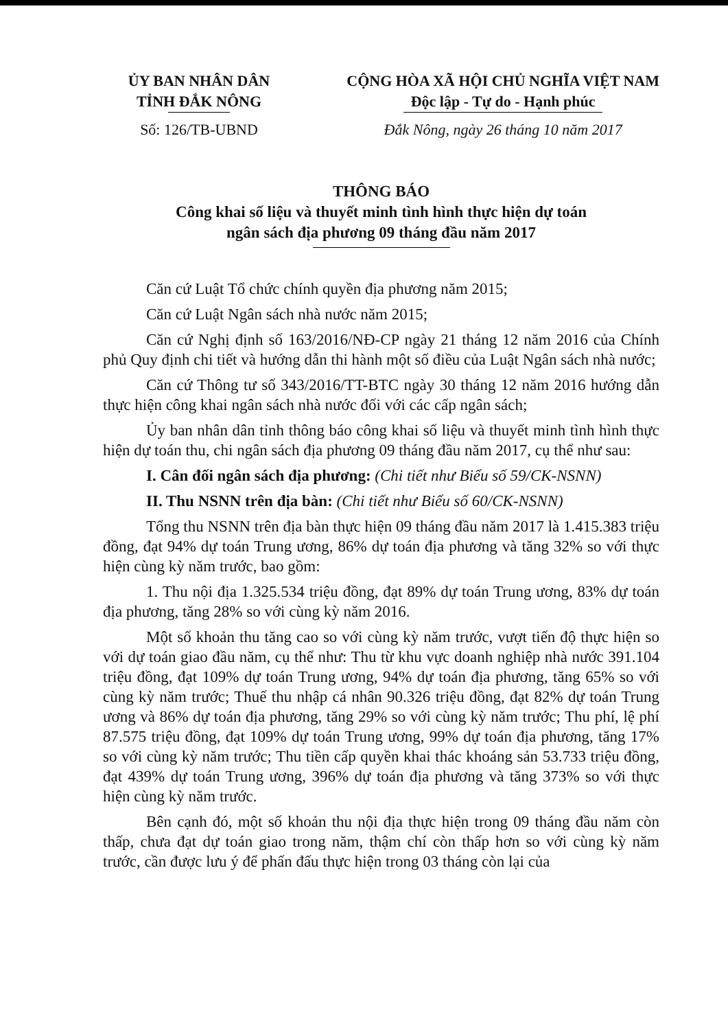ỦY BAN NHÂN DÂN
TỈNH ĐẮK NÔNG
Số: 126/TB-UBND
CỘNG HÒA XÃ HỘI CHỦ NGHĨA VIỆT NAM
Độc lập - Tự do - Hạnh phúc
Đắk Nông, ngày 26 tháng 10 năm 2017
THÔNG BÁO
Công khai số liệu và thuyết minh tình hình thực hiện dự toán
ngân sách địa phương 09 tháng đầu năm 2017
Căn cứ Luật Tổ chức chính quyền địa phương năm 2015;
Căn cứ Luật Ngân sách nhà nước năm 2015;
Căn cứ Nghị định số 163/2016/NĐ-CP ngày 21 tháng 12 năm 2016 của Chính phủ Quy định chi tiết và hướng dẫn thi hành một số điều của Luật Ngân sách nhà nước;
Căn cứ Thông tư số 343/2016/TT-BTC ngày 30 tháng 12 năm 2016 hướng dẫn thực hiện công khai ngân sách nhà nước đối với các cấp ngân sách;
Ủy ban nhân dân tỉnh thông báo công khai số liệu và thuyết minh tình hình thực hiện dự toán thu, chi ngân sách địa phương 09 tháng đầu năm 2017, cụ thể như sau:
I. Cân đối ngân sách địa phương: (Chi tiết như Biểu số 59/CK-NSNN)
II. Thu NSNN trên địa bàn: (Chi tiết như Biểu số 60/CK-NSNN)
Tổng thu NSNN trên địa bàn thực hiện 09 tháng đầu năm 2017 là 1.415.383 triệu đồng, đạt 94% dự toán Trung ương, 86% dự toán địa phương và tăng 32% so với thực hiện cùng kỳ năm trước, bao gồm:
1. Thu nội địa 1.325.534 triệu đồng, đạt 89% dự toán Trung ương, 83% dự toán địa phương, tăng 28% so với cùng kỳ năm 2016.
Một số khoản thu tăng cao so với cùng kỳ năm trước, vượt tiến độ thực hiện so với dự toán giao đầu năm, cụ thể như: Thu từ khu vực doanh nghiệp nhà nước 391.104 triệu đồng, đạt 109% dự toán Trung ương, 94% dự toán địa phương, tăng 65% so với cùng kỳ năm trước; Thuế thu nhập cá nhân 90.326 triệu đồng, đạt 82% dự toán Trung ương và 86% dự toán địa phương, tăng 29% so với cùng kỳ năm trước; Thu phí, lệ phí 87.575 triệu đồng, đạt 109% dự toán Trung ương, 99% dự toán địa phương, tăng 17% so với cùng kỳ năm trước; Thu tiền cấp quyền khai thác khoáng sản 53.733 triệu đồng, đạt 439% dự toán Trung ương, 396% dự toán địa phương và tăng 373% so với thực hiện cùng kỳ năm trước.
Bên cạnh đó, một số khoản thu nội địa thực hiện trong 09 tháng đầu năm còn thấp, chưa đạt dự toán giao trong năm, thậm chí còn thấp hơn so với cùng kỳ năm trước, cần được lưu ý để phấn đấu thực hiện trong 03 tháng còn lại của